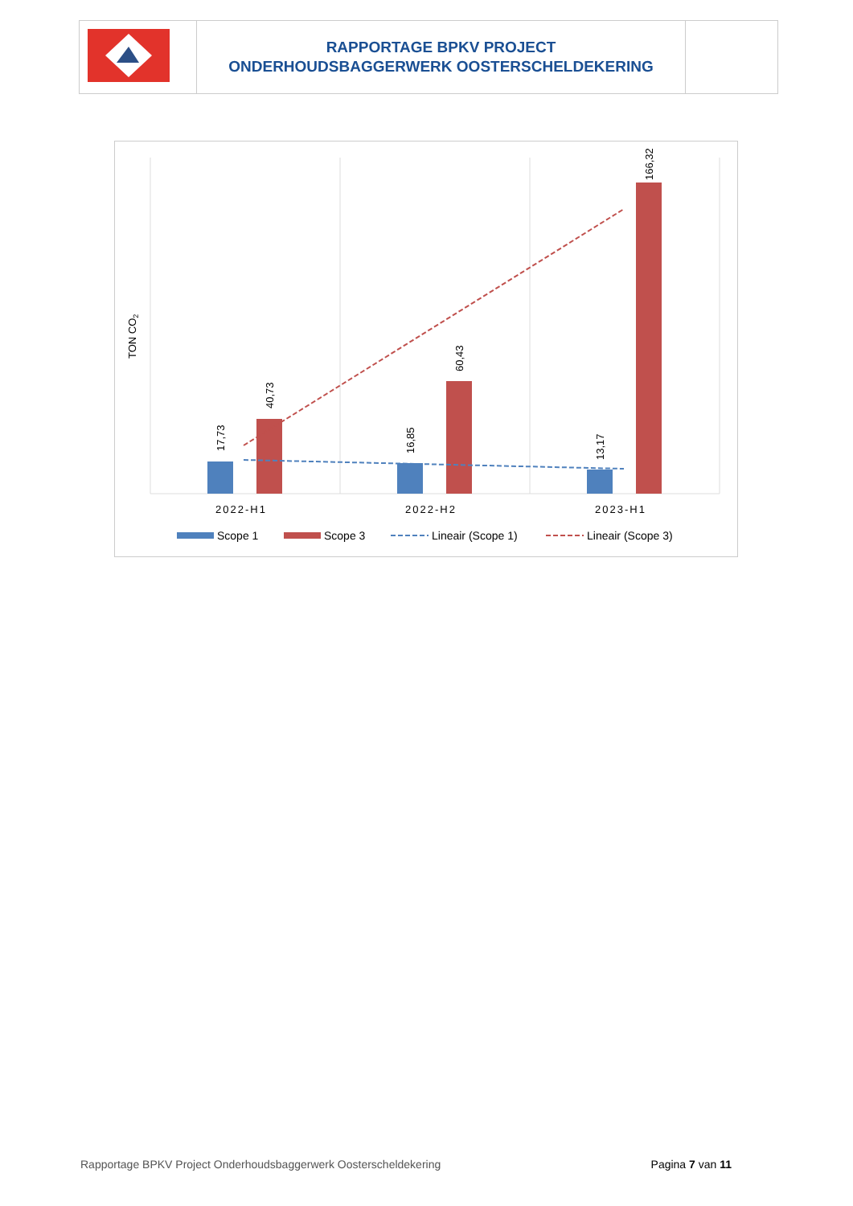| | RAPPORTAGE BPKV PROJECT ONDERHOUDSBAGGERWERK OOSTERSCHELDEKERING | |
TON CO2
17,73
40,73
16,85
60,43
13,17
166,32
2022-H1
2022-H2
2023-H1
Scope 1
Scope 3
Lineair (Scope 1)
Lineair (Scope 3)
Rapportage BPKV Project Onderhoudsbaggerwerk Oosterscheldekering Pagina 7 van 11